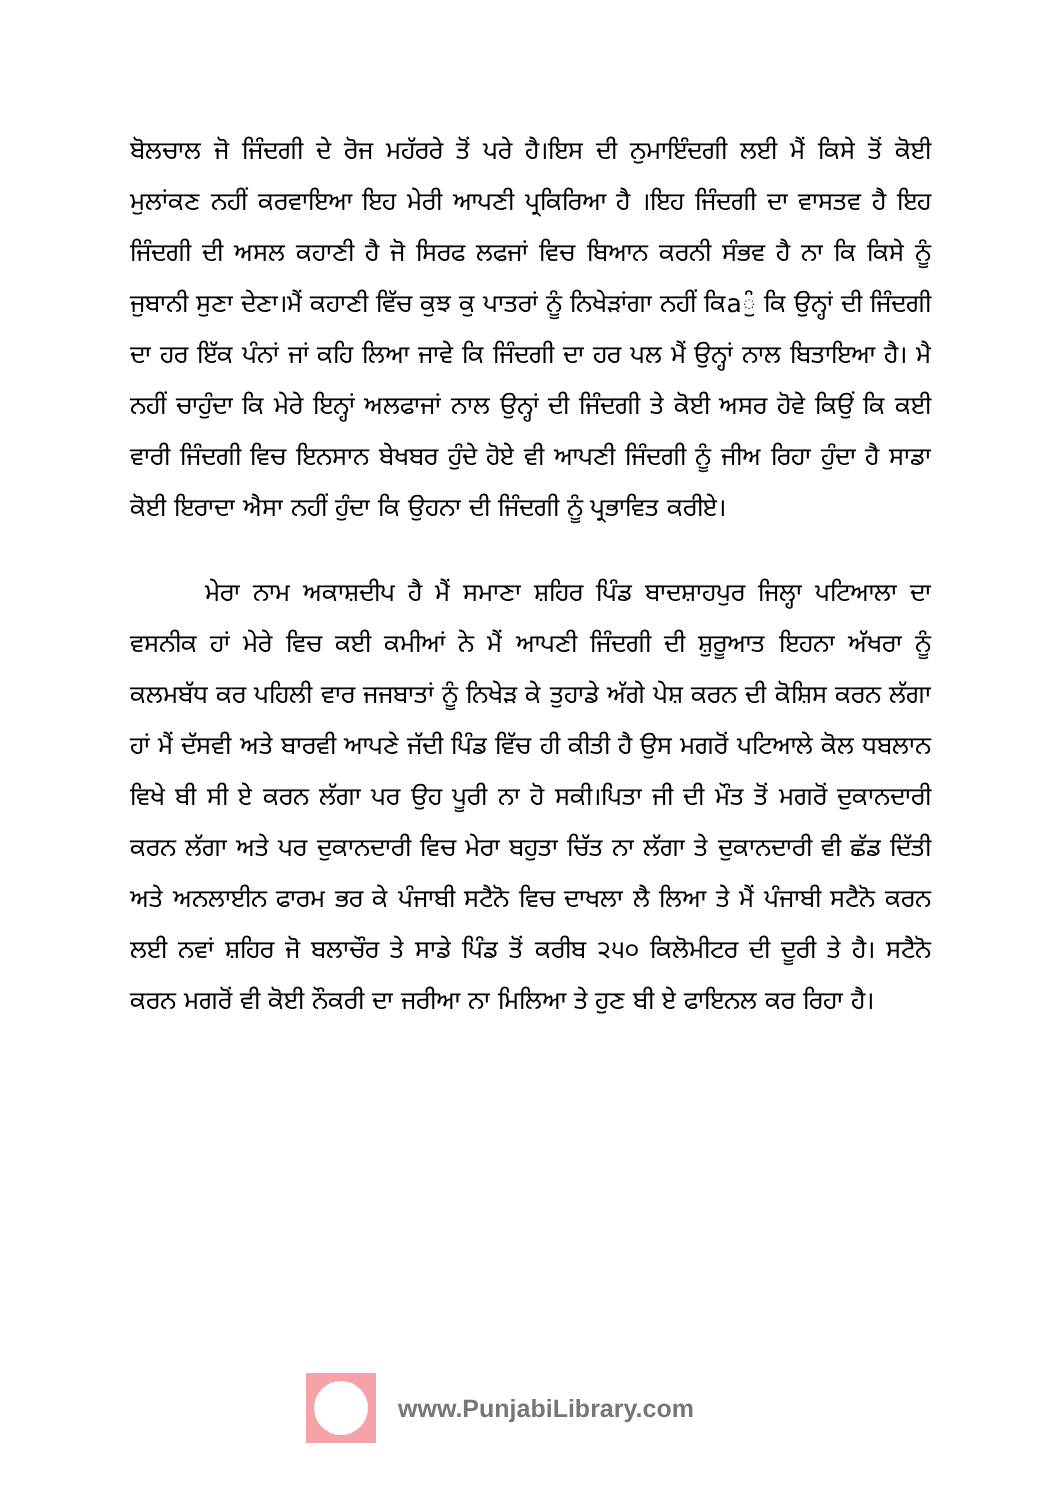ਬੋਲਚਾਲ ਜੋ ਜਿੰਦਗੀ ਦੇ ਰੋਜ ਮਹੱਰਰੇ ਤੋਂ ਪਰੇ ਹੈ।ਇਸ ਦੀ ਨੁਮਾਇੰਦਗੀ ਲਈ ਮੈਂ ਕਿਸੇ ਤੋਂ ਕੋਈ ਮੁਲਾਂਕਣ ਨਹੀਂ ਕਰਵਾਇਆ ਇਹ ਮੇਰੀ ਆਪਣੀ ਪ੍ਰਕਿਰਿਆ ਹੈ ।ਇਹ ਜਿੰਦਗੀ ਦਾ ਵਾਸਤਵ ਹੈ ਇਹ ਜਿੰਦਗੀ ਦੀ ਅਸਲ ਕਹਾਣੀ ਹੈ ਜੋ ਸਿਰਫ ਲਫਜਾਂ ਵਿਚ ਬਿਆਨ ਕਰਨੀ ਸੰਭਵ ਹੈ ਨਾ ਕਿ ਕਿਸੇ ਨੂੰ ਜੁਬਾਨੀ ਸੁਣਾ ਦੇਣਾ।ਮੈਂ ਕਹਾਣੀ ਵਿੱਚ ਕੁਝ ਕੁ ਪਾਤਰਾਂ ਨੂੰ ਨਿਖੇੜਾਂਗਾ ਨਹੀਂ ਕਿaੁੰ ਕਿ ਉਨ੍ਹਾਂ ਦੀ ਜਿੰਦਗੀ ਦਾ ਹਰ ਇੱਕ ਪੰਨਾਂ ਜਾਂ ਕਹਿ ਲਿਆ ਜਾਵੇ ਕਿ ਜਿੰਦਗੀ ਦਾ ਹਰ ਪਲ ਮੈਂ ਉਨ੍ਹਾਂ ਨਾਲ ਬਿਤਾਇਆ ਹੈ। ਮੈ ਨਹੀਂ ਚਾਹੁੰਦਾ ਕਿ ਮੇਰੇ ਇਨ੍ਹਾਂ ਅਲਫਾਜਾਂ ਨਾਲ ਉਨ੍ਹਾਂ ਦੀ ਜਿੰਦਗੀ ਤੇ ਕੋਈ ਅਸਰ ਹੋਵੇ ਕਿਉਂ ਕਿ ਕਈ ਵਾਰੀ ਜਿੰਦਗੀ ਵਿਚ ਇਨਸਾਨ ਬੇਖਬਰ ਹੁੰਦੇ ਹੋਏ ਵੀ ਆਪਣੀ ਜਿੰਦਗੀ ਨੂੰ ਜੀਅ ਰਿਹਾ ਹੁੰਦਾ ਹੈ ਸਾਡਾ ਕੋਈ ਇਰਾਦਾ ਐਸਾ ਨਹੀਂ ਹੁੰਦਾ ਕਿ ਉਹਨਾ ਦੀ ਜਿੰਦਗੀ ਨੂੰ ਪ੍ਰਭਾਵਿਤ ਕਰੀਏ।
ਮੇਰਾ ਨਾਮ ਅਕਾਸ਼ਦੀਪ ਹੈ ਮੈਂ ਸਮਾਣਾ ਸ਼ਹਿਰ ਪਿੰਡ ਬਾਦਸ਼ਾਹਪੁਰ ਜਿਲ੍ਹਾ ਪਟਿਆਲਾ ਦਾ ਵਸਨੀਕ ਹਾਂ ਮੇਰੇ ਵਿਚ ਕਈ ਕਮੀਆਂ ਨੇ ਮੈਂ ਆਪਣੀ ਜਿੰਦਗੀ ਦੀ ਸ਼ੁਰੂਆਤ ਇਹਨਾ ਅੱਖਰਾ ਨੂੰ ਕਲਮਬੱਧ ਕਰ ਪਹਿਲੀ ਵਾਰ ਜਜਬਾਤਾਂ ਨੂੰ ਨਿਖੇੜ ਕੇ ਤੁਹਾਡੇ ਅੱਗੇ ਪੇਸ਼ ਕਰਨ ਦੀ ਕੋਸ਼ਿਸ ਕਰਨ ਲੱਗਾ ਹਾਂ ਮੈਂ ਦੱਸਵੀ ਅਤੇ ਬਾਰਵੀ ਆਪਣੇ ਜੱਦੀ ਪਿੰਡ ਵਿੱਚ ਹੀ ਕੀਤੀ ਹੈ ਉਸ ਮਗਰੋਂ ਪਟਿਆਲੇ ਕੋਲ ਧਬਲਾਨ ਵਿਖੇ ਬੀ ਸੀ ਏ ਕਰਨ ਲੱਗਾ ਪਰ ਉਹ ਪੂਰੀ ਨਾ ਹੋ ਸਕੀ।ਪਿਤਾ ਜੀ ਦੀ ਮੌਤ ਤੋਂ ਮਗਰੋਂ ਦੁਕਾਨਦਾਰੀ ਕਰਨ ਲੱਗਾ ਅਤੇ ਪਰ ਦੁਕਾਨਦਾਰੀ ਵਿਚ ਮੇਰਾ ਬਹੁਤਾ ਚਿੱਤ ਨਾ ਲੱਗਾ ਤੇ ਦੁਕਾਨਦਾਰੀ ਵੀ ਛੱਡ ਦਿੱਤੀ ਅਤੇ ਅਨਲਾਈਨ ਫਾਰਮ ਭਰ ਕੇ ਪੰਜਾਬੀ ਸਟੈਨੋ ਵਿਚ ਦਾਖਲਾ ਲੈ ਲਿਆ ਤੇ ਮੈਂ ਪੰਜਾਬੀ ਸਟੈਨੋ ਕਰਨ ਲਈ ਨਵਾਂ ਸ਼ਹਿਰ ਜੋ ਬਲਾਚੌਰ ਤੇ ਸਾਡੇ ਪਿੰਡ ਤੋਂ ਕਰੀਬ ੨੫੦ ਕਿਲੋਮੀਟਰ ਦੀ ਦੂਰੀ ਤੇ ਹੈ। ਸਟੈਨੋ ਕਰਨ ਮਗਰੋਂ ਵੀ ਕੋਈ ਨੌਕਰੀ ਦਾ ਜਰੀਆ ਨਾ ਮਿਲਿਆ ਤੇ ਹੁਣ ਬੀ ਏ ਫਾਇਨਲ ਕਰ ਰਿਹਾ ਹੈ।
www.PunjabiLibrary.com